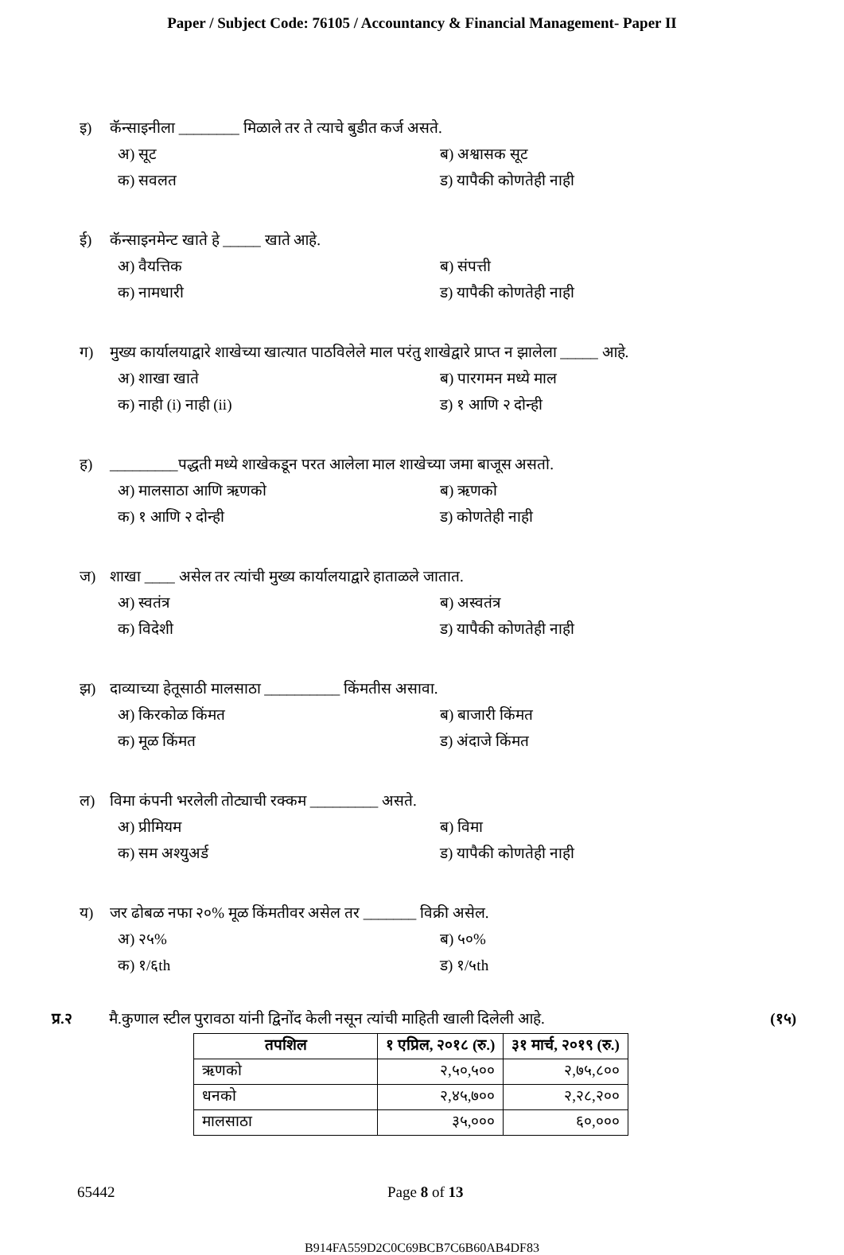Paper / Subject Code: 76105 / Accountancy & Financial Management- Paper II
इ) कॅन्साइनीला ________ मिळाले तर ते त्याचे बुडीत कर्ज असते.
अ) सूट ब) अश्वासक सूट क) सवलत ड) यापैकी कोणतेही नाही
ई) कॅन्साइनमेन्ट खाते हे _____ खाते आहे.
अ) वैयत्तिक ब) संपत्ती क) नामधारी ड) यापैकी कोणतेही नाही
ग) मुख्य कार्यालयाद्वारे शाखेच्या खात्यात पाठविलेले माल परंतु शाखेद्वारे प्राप्त न झालेला _____ आहे.
अ) शाखा खाते ब) पारगमन मध्ये माल क) नाही (i) नाही (ii) ड) १ आणि २ दोन्ही
ह) _________पद्धती मध्ये शाखेकडून परत आलेला माल शाखेच्या जमा बाजूस असतो.
अ) मालसाठा आणि ऋणको ब) ऋणको क) १ आणि २ दोन्ही ड) कोणतेही नाही
ज) शाखा ____ असेल तर त्यांची मुख्य कार्यालयाद्वारे हाताळले जातात.
अ) स्वतंत्र ब) अस्वतंत्र क) विदेशी ड) यापैकी कोणतेही नाही
झ) दाव्याच्या हेतूसाठी मालसाठा __________ किंमतीस असावा.
अ) किरकोळ किंमत ब) बाजारी किंमत क) मूळ किंमत ड) अंदाजे किंमत
ल) विमा कंपनी भरलेली तोट्याची रक्कम _________ असते.
अ) प्रीमियम ब) विमा क) सम अश्युअर्ड ड) यापैकी कोणतेही नाही
य) जर ढोबळ नफा २०% मूळ किंमतीवर असेल तर _______ विक्री असेल.
अ) २५% ब) ५०% क) १/६th ड) १/५th
प्र.२ मै.कुणाल स्टील पुरावठा यांनी द्विनोंद केली नसून त्यांची माहिती खाली दिलेली आहे. (१५)
| तपशिल | १ एप्रिल, २०१८ (रु.) | ३१ मार्च, २०१९ (रु.) |
| --- | --- | --- |
| ऋणको | २,५०,५०० | २,७५,८०० |
| धनको | २,४५,७०० | २,२८,२०० |
| मालसाठा | ३५,००० | ६०,००० |
65442 Page 8 of 13
B914FA559D2C0C69BCB7C6B60AB4DF83